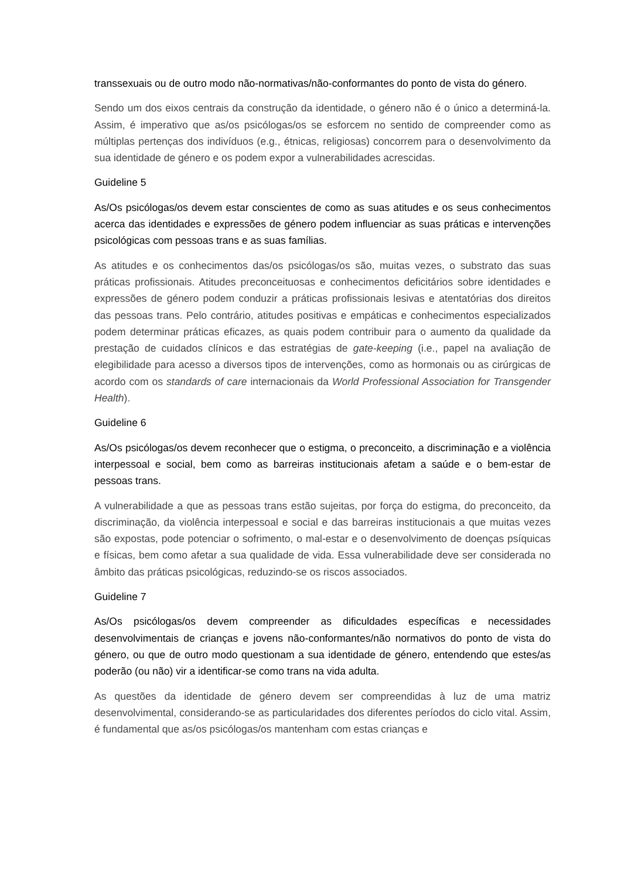transsexuais ou de outro modo não-normativas/não-conformantes do ponto de vista do género.
Sendo um dos eixos centrais da construção da identidade, o género não é o único a determiná-la. Assim, é imperativo que as/os psicólogas/os se esforcem no sentido de compreender como as múltiplas pertenças dos indivíduos (e.g., étnicas, religiosas) concorrem para o desenvolvimento da sua identidade de género e os podem expor a vulnerabilidades acrescidas.
Guideline 5
As/Os psicólogas/os devem estar conscientes de como as suas atitudes e os seus conhecimentos acerca das identidades e expressões de género podem influenciar as suas práticas e intervenções psicológicas com pessoas trans e as suas famílias.
As atitudes e os conhecimentos das/os psicólogas/os são, muitas vezes, o substrato das suas práticas profissionais. Atitudes preconceituosas e conhecimentos deficitários sobre identidades e expressões de género podem conduzir a práticas profissionais lesivas e atentatórias dos direitos das pessoas trans. Pelo contrário, atitudes positivas e empáticas e conhecimentos especializados podem determinar práticas eficazes, as quais podem contribuir para o aumento da qualidade da prestação de cuidados clínicos e das estratégias de gate-keeping (i.e., papel na avaliação de elegibilidade para acesso a diversos tipos de intervenções, como as hormonais ou as cirúrgicas de acordo com os standards of care internacionais da World Professional Association for Transgender Health).
Guideline 6
As/Os psicólogas/os devem reconhecer que o estigma, o preconceito, a discriminação e a violência interpessoal e social, bem como as barreiras institucionais afetam a saúde e o bem-estar de pessoas trans.
A vulnerabilidade a que as pessoas trans estão sujeitas, por força do estigma, do preconceito, da discriminação, da violência interpessoal e social e das barreiras institucionais a que muitas vezes são expostas, pode potenciar o sofrimento, o mal-estar e o desenvolvimento de doenças psíquicas e físicas, bem como afetar a sua qualidade de vida. Essa vulnerabilidade deve ser considerada no âmbito das práticas psicológicas, reduzindo-se os riscos associados.
Guideline 7
As/Os psicólogas/os devem compreender as dificuldades específicas e necessidades desenvolvimentais de crianças e jovens não-conformantes/não normativos do ponto de vista do género, ou que de outro modo questionam a sua identidade de género, entendendo que estes/as poderão (ou não) vir a identificar-se como trans na vida adulta.
As questões da identidade de género devem ser compreendidas à luz de uma matriz desenvolvimental, considerando-se as particularidades dos diferentes períodos do ciclo vital. Assim, é fundamental que as/os psicólogas/os mantenham com estas crianças e